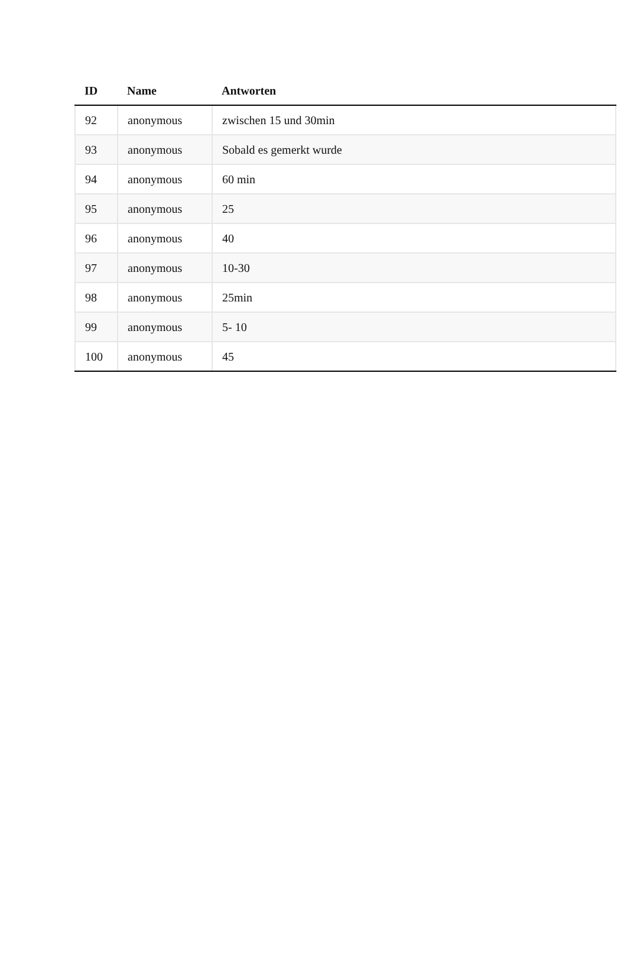| ID | Name | Antworten |
| --- | --- | --- |
| 92 | anonymous | zwischen 15 und 30min |
| 93 | anonymous | Sobald es gemerkt wurde |
| 94 | anonymous | 60 min |
| 95 | anonymous | 25 |
| 96 | anonymous | 40 |
| 97 | anonymous | 10-30 |
| 98 | anonymous | 25min |
| 99 | anonymous | 5- 10 |
| 100 | anonymous | 45 |